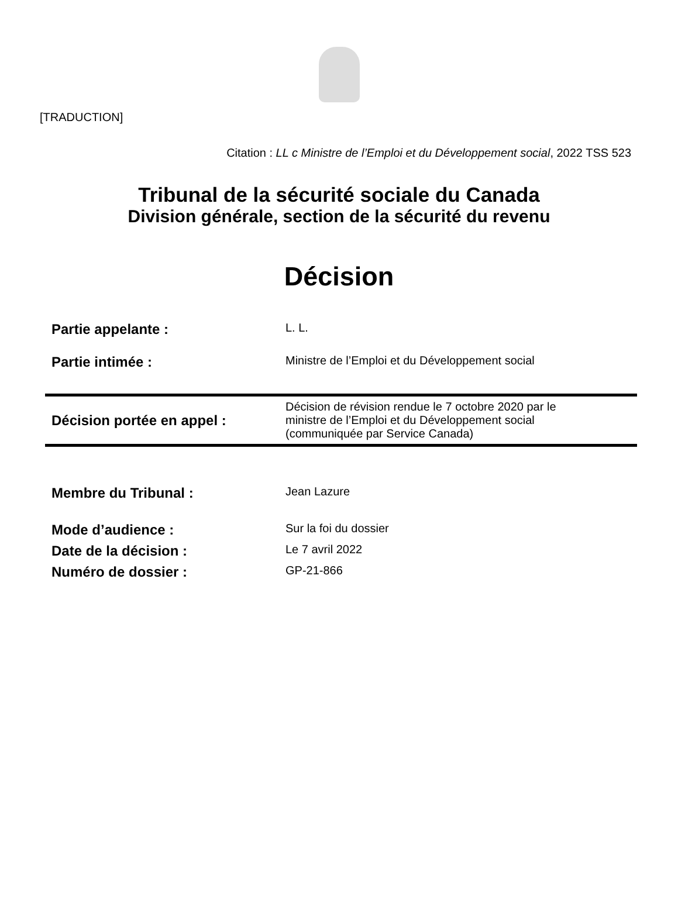[TRADUCTION]
Citation : LL c Ministre de l’Emploi et du Développement social, 2022 TSS 523
Tribunal de la sécurité sociale du Canada
Division générale, section de la sécurité du revenu
Décision
Partie appelante :
L. L.
Partie intimée :
Ministre de l’Emploi et du Développement social
Décision portée en appel :
Décision de révision rendue le 7 octobre 2020 par le
ministre de l’Emploi et du Développement social
(communiquée par Service Canada)
Membre du Tribunal :
Jean Lazure
Mode d’audience :
Sur la foi du dossier
Date de la décision :
Le 7 avril 2022
Numéro de dossier :
GP-21-866